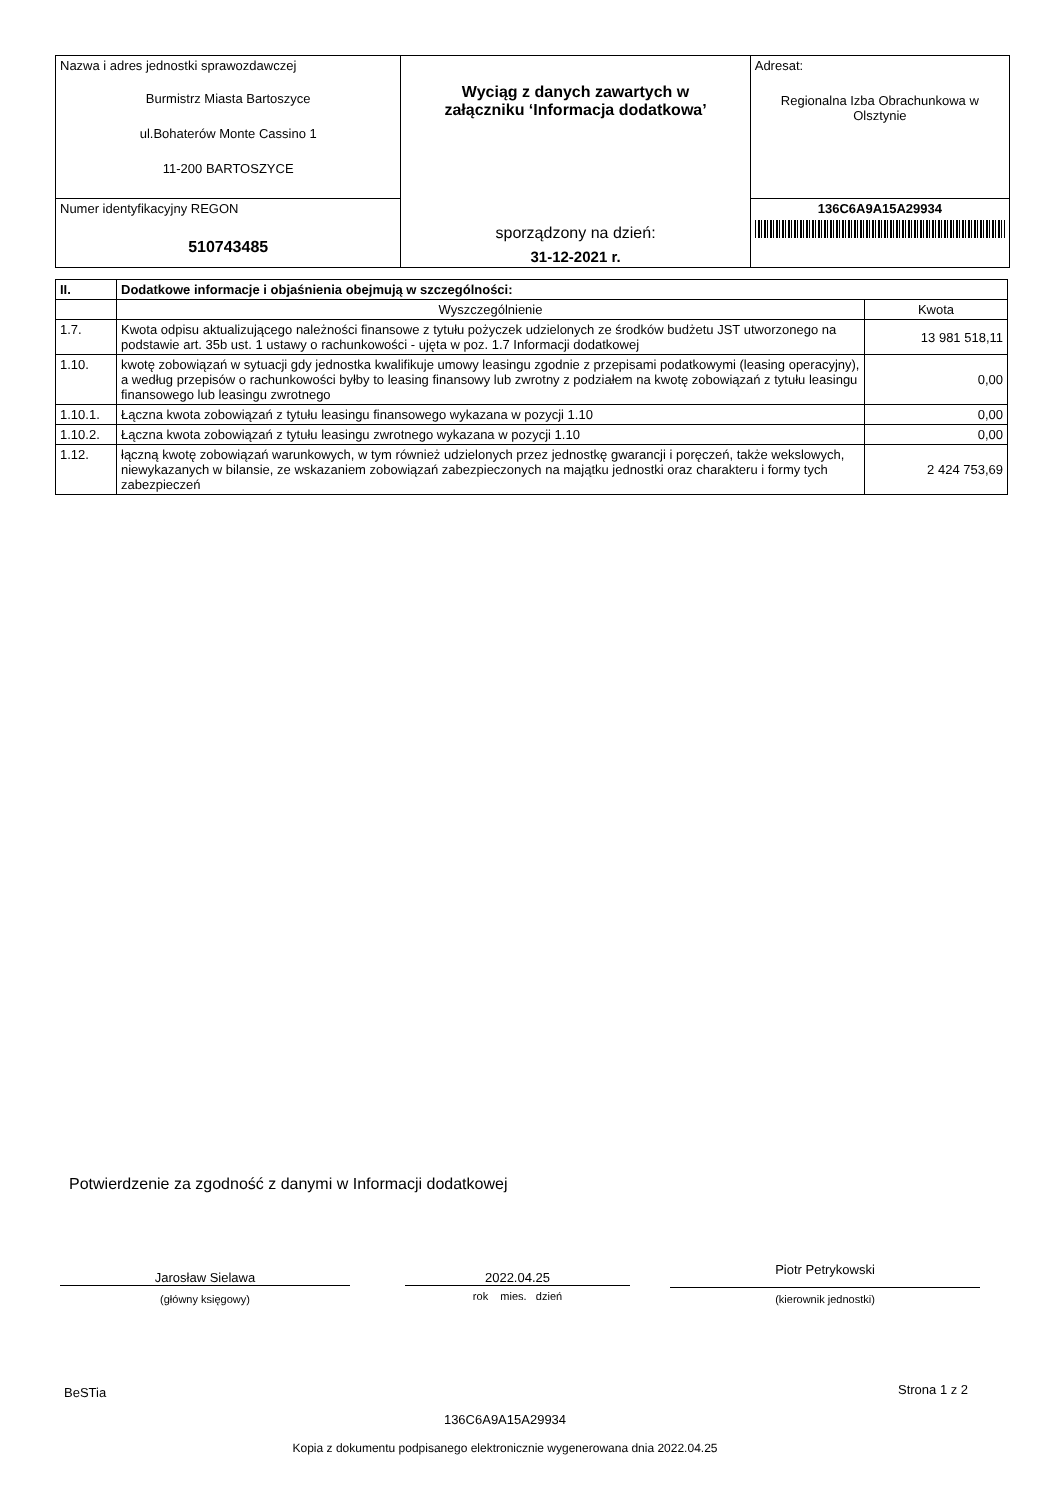| Nazwa i adres jednostki sprawozdawczej Burmistrz Miasta Bartoszyce ul.Bohaterów Monte Cassino 1 11-200 BARTOSZYCE | Wyciąg z danych zawartych w załączniku ‘Informacja dodatkowa’ sporządzony na dzień: 31-12-2021 r. | Adresat: Regionalna Izba Obrachunkowa w Olsztynie |
| Numer identyfikacyjny REGON 510743485 | | 136C6A9A15A29934 |
| II. | Dodatkowe informacje i objaśnienia obejmują w szczególności: | |
| --- | --- | --- |
| | Wyszczególnienie | Kwota |
| 1.7. | Kwota odpisu aktualizującego należności finansowe z tytułu pożyczek udzielonych ze środków budżetu JST utworzonego na podstawie art. 35b ust. 1 ustawy o rachunkowości - ujęta w poz. 1.7 Informacji dodatkowej | 13 981 518,11 |
| 1.10. | kwotę zobowiązań w sytuacji gdy jednostka kwalifikuje umowy leasingu zgodnie z przepisami podatkowymi (leasing operacyjny), a według przepisów o rachunkowości byłby to leasing finansowy lub zwrotny z podziałem na kwotę zobowiązań z tytułu leasingu finansowego lub leasingu zwrotnego | 0,00 |
| 1.10.1. | Łączna kwota zobowiązań z tytułu leasingu finansowego wykazana w pozycji 1.10 | 0,00 |
| 1.10.2. | Łączna kwota zobowiązań z tytułu leasingu zwrotnego wykazana w pozycji 1.10 | 0,00 |
| 1.12. | łączną kwotę zobowiązań warunkowych, w tym również udzielonych przez jednostkę gwarancji i poręczeń, także wekslowych, niewykazanych w bilansie, ze wskazaniem zobowiązań zabezpieczonych na majątku jednostki oraz charakteru i formy tych zabezpieczeń | 2 424 753,69 |
Potwierdzenie za zgodność z danymi w Informacji dodatkowej
Jarosław Sielawa
(główny księgowy)
2022.04.25
rok mies. dzień
Piotr Petrykowski
(kierownik jednostki)
BeSTia Strona 1 z 2
136C6A9A15A29934
Kopia z dokumentu podpisanego elektronicznie wygenerowana dnia 2022.04.25